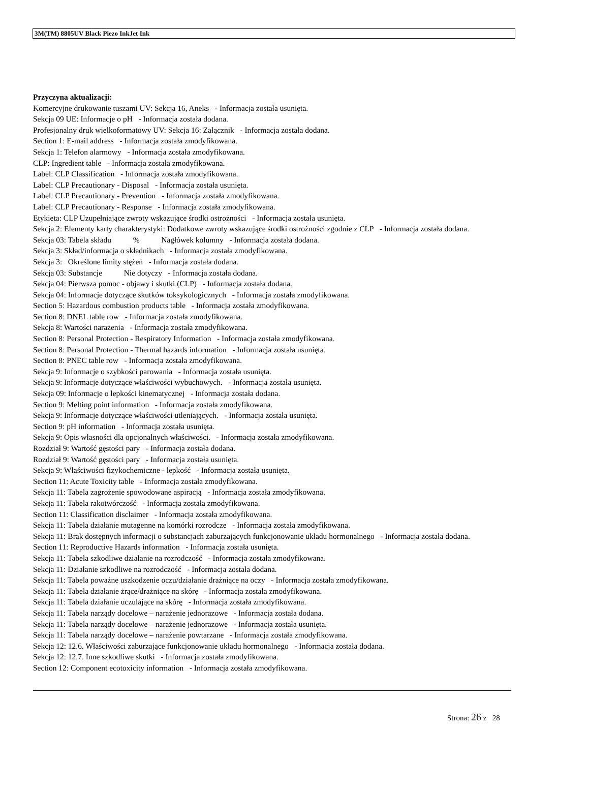3M(TM) 8805UV Black Piezo InkJet Ink
Przyczyna aktualizacji:
Komercyjne drukowanie tuszami UV: Sekcja 16, Aneks - Informacja została usunięta.
Sekcja 09 UE: Informacje o pH - Informacja została dodana.
Profesjonalny druk wielkoformatowy UV: Sekcja 16: Załącznik - Informacja została dodana.
Section 1: E-mail address - Informacja została zmodyfikowana.
Sekcja 1: Telefon alarmowy - Informacja została zmodyfikowana.
CLP: Ingredient table - Informacja została zmodyfikowana.
Label: CLP Classification - Informacja została zmodyfikowana.
Label: CLP Precautionary - Disposal - Informacja została usunięta.
Label: CLP Precautionary - Prevention - Informacja została zmodyfikowana.
Label: CLP Precautionary - Response - Informacja została zmodyfikowana.
Etykieta: CLP Uzupełniające zwroty wskazujące środki ostrożności - Informacja została usunięta.
Sekcja 2: Elementy karty charakterystyki: Dodatkowe zwroty wskazujące środki ostrożności zgodnie z CLP - Informacja została dodana.
Sekcja 03: Tabela składu % Nagłówek kolumny - Informacja została dodana.
Sekcja 3: Skład/informacja o składnikach - Informacja została zmodyfikowana.
Sekcja 3: Określone limity stężeń - Informacja została dodana.
Sekcja 03: Substancje Nie dotyczy - Informacja została dodana.
Sekcja 04: Pierwsza pomoc - objawy i skutki (CLP) - Informacja została dodana.
Sekcja 04: Informacje dotyczące skutków toksykologicznych - Informacja została zmodyfikowana.
Section 5: Hazardous combustion products table - Informacja została zmodyfikowana.
Section 8: DNEL table row - Informacja została zmodyfikowana.
Sekcja 8: Wartości narażenia - Informacja została zmodyfikowana.
Section 8: Personal Protection - Respiratory Information - Informacja została zmodyfikowana.
Section 8: Personal Protection - Thermal hazards information - Informacja została usunięta.
Section 8: PNEC table row - Informacja została zmodyfikowana.
Sekcja 9: Informacje o szybkości parowania - Informacja została usunięta.
Sekcja 9: Informacje dotyczące właściwości wybuchowych. - Informacja została usunięta.
Sekcja 09: Informacje o lepkości kinematycznej - Informacja została dodana.
Section 9: Melting point information - Informacja została zmodyfikowana.
Sekcja 9: Informacje dotyczące właściwości utleniających. - Informacja została usunięta.
Section 9: pH information - Informacja została usunięta.
Sekcja 9: Opis własności dla opcjonalnych właściwości. - Informacja została zmodyfikowana.
Rozdział 9: Wartość gęstości pary - Informacja została dodana.
Rozdział 9: Wartość gęstości pary - Informacja została usunięta.
Sekcja 9: Właściwości fizykochemiczne - lepkość - Informacja została usunięta.
Section 11: Acute Toxicity table - Informacja została zmodyfikowana.
Sekcja 11: Tabela zagrożenie spowodowane aspiracją - Informacja została zmodyfikowana.
Sekcja 11: Tabela rakotwórczość - Informacja została zmodyfikowana.
Section 11: Classification disclaimer - Informacja została zmodyfikowana.
Sekcja 11: Tabela działanie mutagenne na komórki rozrodcze - Informacja została zmodyfikowana.
Sekcja 11: Brak dostępnych informacji o substancjach zaburzających funkcjonowanie układu hormonalnego - Informacja została dodana.
Section 11: Reproductive Hazards information - Informacja została usunięta.
Sekcja 11: Tabela szkodliwe działanie na rozrodczość - Informacja została zmodyfikowana.
Sekcja 11: Działanie szkodliwe na rozrodczość - Informacja została dodana.
Sekcja 11: Tabela poważne uszkodzenie oczu/działanie drażniące na oczy - Informacja została zmodyfikowana.
Sekcja 11: Tabela działanie żrące/drażniące na skórę - Informacja została zmodyfikowana.
Sekcja 11: Tabela działanie uczulające na skórę - Informacja została zmodyfikowana.
Sekcja 11: Tabela narządy docelowe – narażenie jednorazowe - Informacja została dodana.
Sekcja 11: Tabela narządy docelowe – narażenie jednorazowe - Informacja została usunięta.
Sekcja 11: Tabela narządy docelowe – narażenie powtarzane - Informacja została zmodyfikowana.
Sekcja 12: 12.6. Właściwości zaburzające funkcjonowanie układu hormonalnego - Informacja została dodana.
Sekcja 12: 12.7. Inne szkodliwe skutki - Informacja została zmodyfikowana.
Section 12: Component ecotoxicity information - Informacja została zmodyfikowana.
Strona: 26 z 28